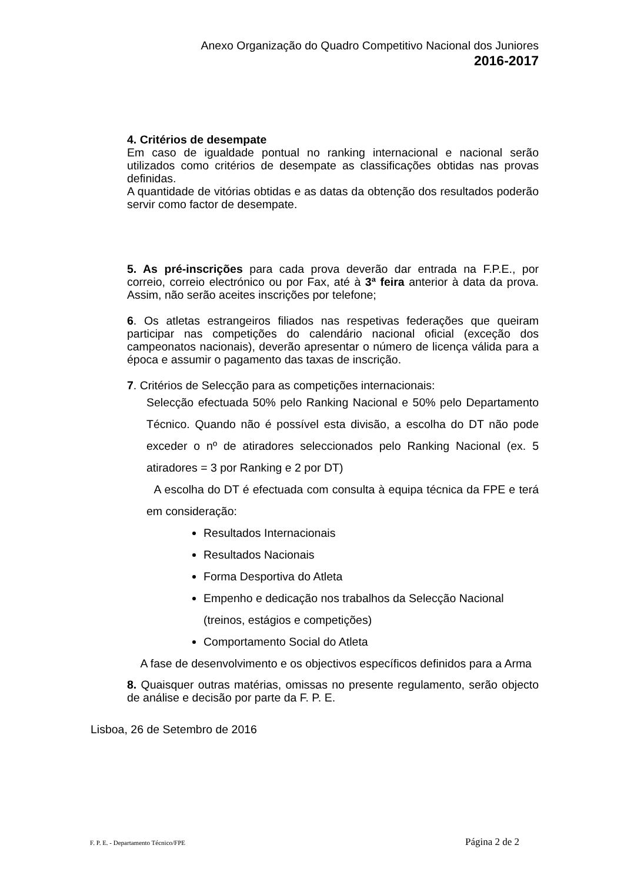Anexo Organização do Quadro Competitivo Nacional dos Juniores
2016-2017
4. Critérios de desempate
Em caso de igualdade pontual no ranking internacional e nacional serão utilizados como critérios de desempate as classificações obtidas nas provas definidas.
A quantidade de vitórias obtidas e as datas da obtenção dos resultados poderão servir como factor de desempate.
5. As pré-inscrições para cada prova deverão dar entrada na F.P.E., por correio, correio electrónico ou por Fax, até à 3ª feira anterior à data da prova. Assim, não serão aceites inscrições por telefone;
6. Os atletas estrangeiros filiados nas respetivas federações que queiram participar nas competições do calendário nacional oficial (exceção dos campeonatos nacionais), deverão apresentar o número de licença válida para a época e assumir o pagamento das taxas de inscrição.
7. Critérios de Selecção para as competições internacionais:
Selecção efectuada 50% pelo Ranking Nacional e 50% pelo Departamento Técnico. Quando não é possível esta divisão, a escolha do DT não pode exceder o nº de atiradores seleccionados pelo Ranking Nacional (ex. 5 atiradores = 3 por Ranking e 2 por DT)
A escolha do DT é efectuada com consulta à equipa técnica da FPE e terá em consideração:
Resultados Internacionais
Resultados Nacionais
Forma Desportiva do Atleta
Empenho e dedicação nos trabalhos da Selecção Nacional (treinos, estágios e competições)
Comportamento Social do Atleta
A fase de desenvolvimento e os objectivos específicos definidos para a Arma
8. Quaisquer outras matérias, omissas no presente regulamento, serão objecto de análise e decisão por parte da F. P. E.
Lisboa, 26 de Setembro de 2016
F. P. E. - Departamento Técnico/FPE Página 2 de 2